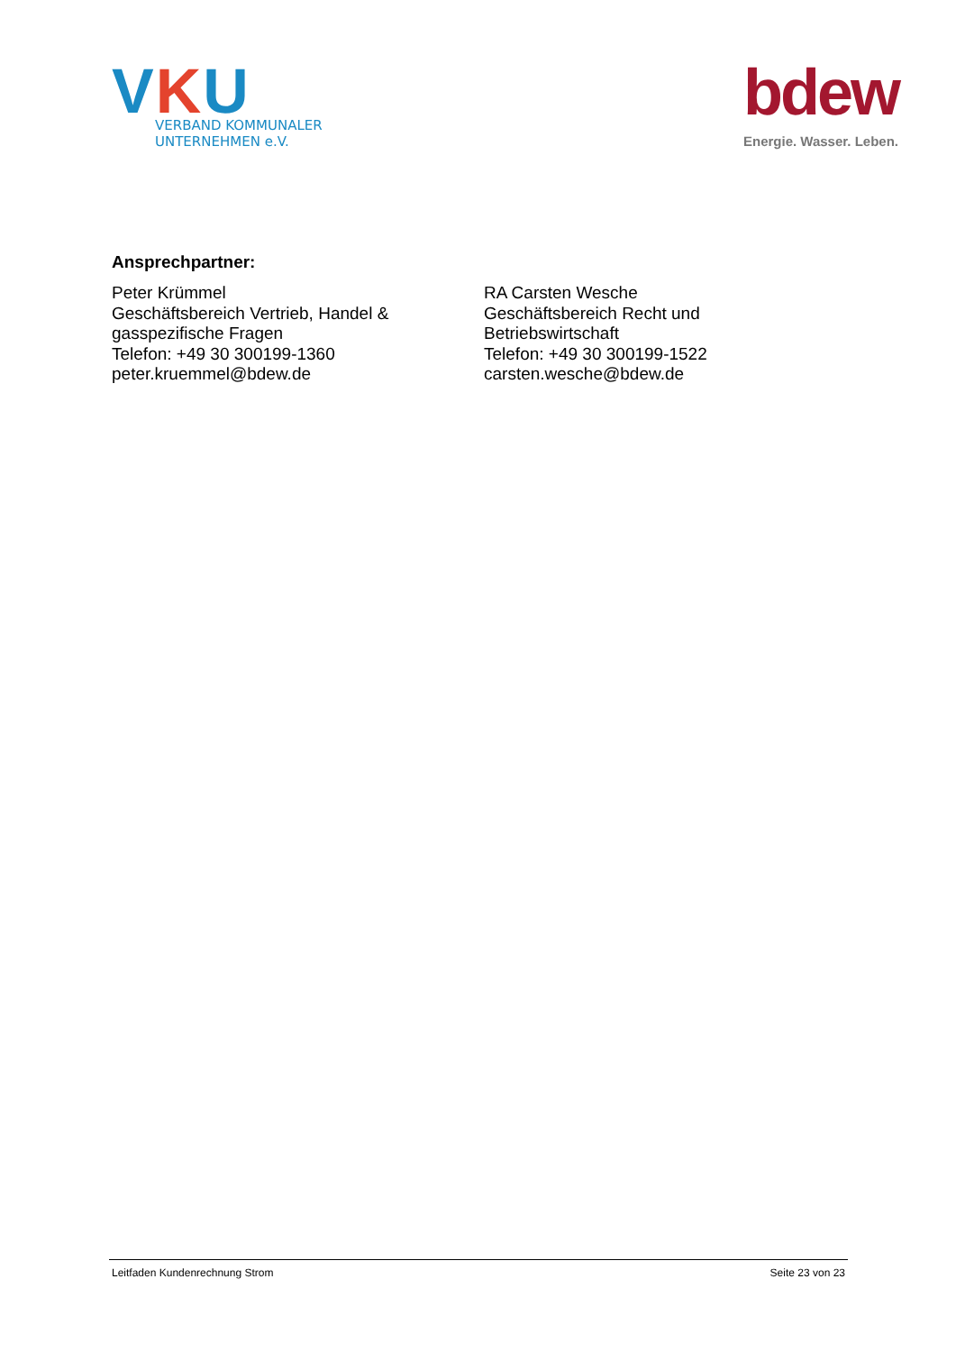VKU
VERBAND KOMMUNALER
UNTERNEHMEN e.V.
bdew
Energie. Wasser. Leben.
Ansprechpartner:
Peter Krümmel
Geschäftsbereich Vertrieb, Handel &
gasspezifische Fragen
Telefon: +49 30 300199-1360
peter.kruemmel@bdew.de
RA Carsten Wesche
Geschäftsbereich Recht und
Betriebswirtschaft
Telefon: +49 30 300199-1522
carsten.wesche@bdew.de
Leitfaden Kundenrechnung Strom Seite 23 von 23